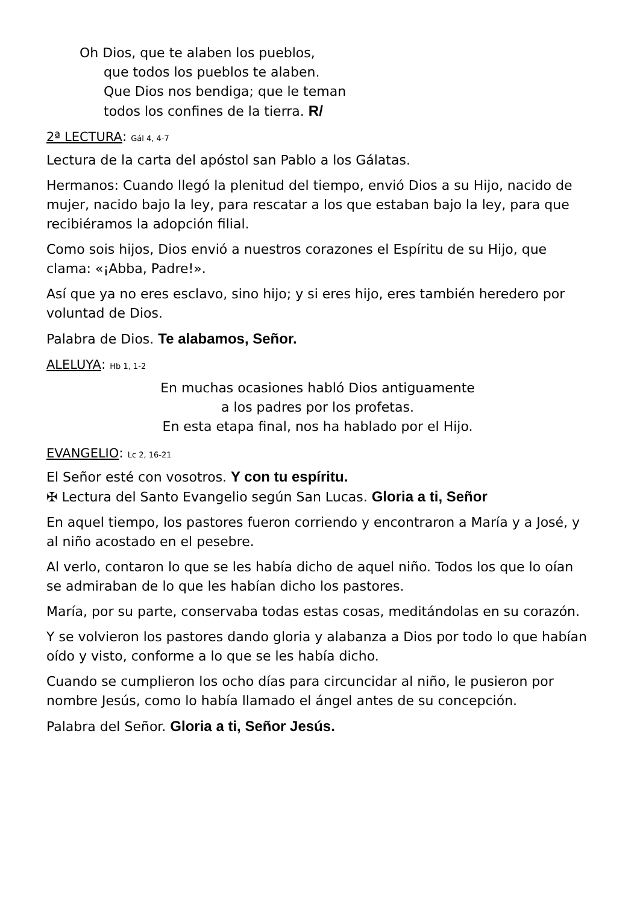Oh Dios, que te alaben los pueblos,
que todos los pueblos te alaben.
Que Dios nos bendiga; que le teman
todos los confines de la tierra. R/
2ª LECTURA: Gál 4, 4-7
Lectura de la carta del apóstol san Pablo a los Gálatas.
Hermanos: Cuando llegó la plenitud del tiempo, envió Dios a su Hijo, nacido de mujer, nacido bajo la ley, para rescatar a los que estaban bajo la ley, para que recibiéramos la adopción filial.
Como sois hijos, Dios envió a nuestros corazones el Espíritu de su Hijo, que clama: «¡Abba, Padre!».
Así que ya no eres esclavo, sino hijo; y si eres hijo, eres también heredero por voluntad de Dios.
Palabra de Dios. Te alabamos, Señor.
ALELUYA: Hb 1, 1-2
En muchas ocasiones habló Dios antiguamente
a los padres por los profetas.
En esta etapa final, nos ha hablado por el Hijo.
EVANGELIO: Lc 2, 16-21
El Señor esté con vosotros. Y con tu espíritu.
✠ Lectura del Santo Evangelio según San Lucas. Gloria a ti, Señor
En aquel tiempo, los pastores fueron corriendo y encontraron a María y a José, y al niño acostado en el pesebre.
Al verlo, contaron lo que se les había dicho de aquel niño. Todos los que lo oían se admiraban de lo que les habían dicho los pastores.
María, por su parte, conservaba todas estas cosas, meditándolas en su corazón.
Y se volvieron los pastores dando gloria y alabanza a Dios por todo lo que habían oído y visto, conforme a lo que se les había dicho.
Cuando se cumplieron los ocho días para circuncidar al niño, le pusieron por nombre Jesús, como lo había llamado el ángel antes de su concepción.
Palabra del Señor. Gloria a ti, Señor Jesús.